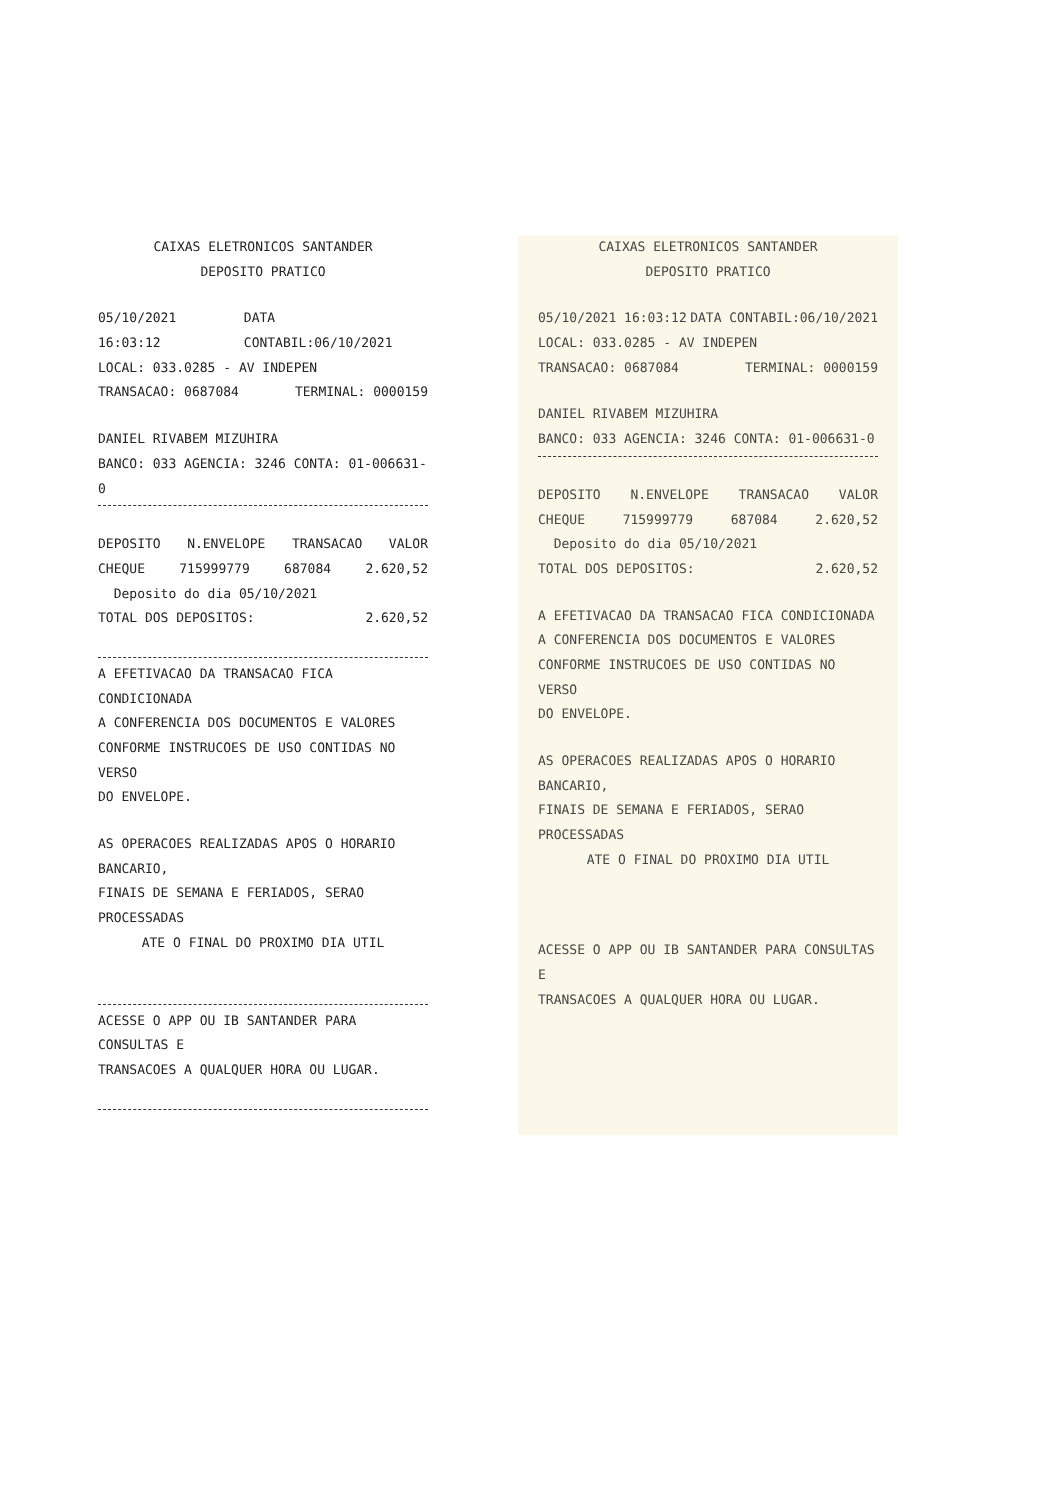CAIXAS ELETRONICOS SANTANDER
DEPOSITO PRATICO
05/10/2021 16:03:12 DATA CONTABIL:06/10/2021
LOCAL: 033.0285 - AV INDEPEN
TRANSACAO: 0687084 TERMINAL: 0000159
DANIEL RIVABEM MIZUHIRA
BANCO: 033 AGENCIA: 3246 CONTA: 01-006631-0
DEPOSITO N.ENVELOPE TRANSACAO VALOR
CHEQUE 715999779 687084 2.620,52
Deposito do dia 05/10/2021
TOTAL DOS DEPOSITOS: 2.620,52
A EFETIVACAO DA TRANSACAO FICA CONDICIONADA
A CONFERENCIA DOS DOCUMENTOS E VALORES
CONFORME INSTRUCOES DE USO CONTIDAS NO VERSO
DO ENVELOPE.
AS OPERACOES REALIZADAS APOS O HORARIO BANCARIO,
FINAIS DE SEMANA E FERIADOS, SERAO PROCESSADAS
ATE O FINAL DO PROXIMO DIA UTIL
ACESSE O APP OU IB SANTANDER PARA CONSULTAS E
TRANSACOES A QUALQUER HORA OU LUGAR.
CAIXAS ELETRONICOS SANTANDER
DEPOSITO PRATICO
05/10/2021 16:03:12 DATA CONTABIL:06/10/2021
LOCAL: 033.0285 - AV INDEPEN
TRANSACAO: 0687084 TERMINAL: 0000159
DANIEL RIVABEM MIZUHIRA
BANCO: 033 AGENCIA: 3246 CONTA: 01-006631-0
DEPOSITO N.ENVELOPE TRANSACAO VALOR
CHEQUE 715999779 687084 2.620,52
Deposito do dia 05/10/2021
TOTAL DOS DEPOSITOS: 2.620,52
A EFETIVACAO DA TRANSACAO FICA CONDICIONADA
A CONFERENCIA DOS DOCUMENTOS E VALORES
CONFORME INSTRUCOES DE USO CONTIDAS NO VERSO
DO ENVELOPE.
AS OPERACOES REALIZADAS APOS O HORARIO BANCARIO,
FINAIS DE SEMANA E FERIADOS, SERAO PROCESSADAS
ATE O FINAL DO PROXIMO DIA UTIL
ACESSE O APP OU IB SANTANDER PARA CONSULTAS E
TRANSACOES A QUALQUER HORA OU LUGAR.